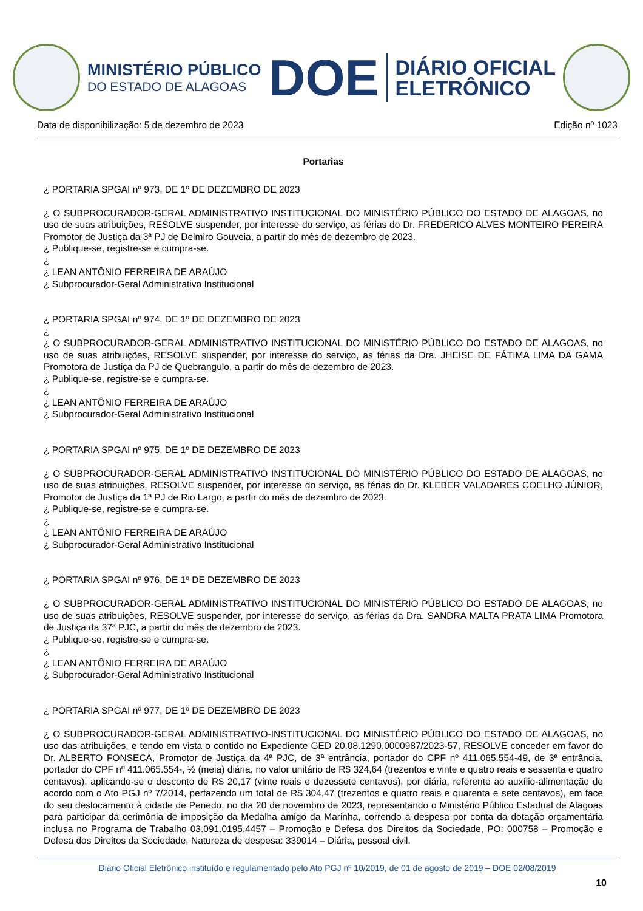MINISTÉRIO PÚBLICO
DO ESTADO DE ALAGOAS
DOE
DIÁRIO OFICIAL
ELETRÔNICO
Data de disponibilização: 5 de dezembro de 2023 Edição nº 1023
Portarias
¿ PORTARIA SPGAI nº 973, DE 1º DE DEZEMBRO DE 2023
¿ O SUBPROCURADOR-GERAL ADMINISTRATIVO INSTITUCIONAL DO MINISTÉRIO PÚBLICO DO ESTADO DE ALAGOAS, no uso de suas atribuições, RESOLVE suspender, por interesse do serviço, as férias do Dr. FREDERICO ALVES MONTEIRO PEREIRA Promotor de Justiça da 3ª PJ de Delmiro Gouveia, a partir do mês de dezembro de 2023.
¿ Publique-se, registre-se e cumpra-se.
¿
¿ LEAN ANTÔNIO FERREIRA DE ARAÚJO
¿ Subprocurador-Geral Administrativo Institucional
¿ PORTARIA SPGAI nº 974, DE 1º DE DEZEMBRO DE 2023
¿
¿ O SUBPROCURADOR-GERAL ADMINISTRATIVO INSTITUCIONAL DO MINISTÉRIO PÚBLICO DO ESTADO DE ALAGOAS, no uso de suas atribuições, RESOLVE suspender, por interesse do serviço, as férias da Dra. JHEISE DE FÁTIMA LIMA DA GAMA Promotora de Justiça da PJ de Quebrangulo, a partir do mês de dezembro de 2023.
¿ Publique-se, registre-se e cumpra-se.
¿
¿ LEAN ANTÔNIO FERREIRA DE ARAÚJO
¿ Subprocurador-Geral Administrativo Institucional
¿ PORTARIA SPGAI nº 975, DE 1º DE DEZEMBRO DE 2023
¿ O SUBPROCURADOR-GERAL ADMINISTRATIVO INSTITUCIONAL DO MINISTÉRIO PÚBLICO DO ESTADO DE ALAGOAS, no uso de suas atribuições, RESOLVE suspender, por interesse do serviço, as férias do Dr. KLEBER VALADARES COELHO JÚNIOR, Promotor de Justiça da 1ª PJ de Rio Largo, a partir do mês de dezembro de 2023.
¿ Publique-se, registre-se e cumpra-se.
¿
¿ LEAN ANTÔNIO FERREIRA DE ARAÚJO
¿ Subprocurador-Geral Administrativo Institucional
¿ PORTARIA SPGAI nº 976, DE 1º DE DEZEMBRO DE 2023
¿ O SUBPROCURADOR-GERAL ADMINISTRATIVO INSTITUCIONAL DO MINISTÉRIO PÚBLICO DO ESTADO DE ALAGOAS, no uso de suas atribuições, RESOLVE suspender, por interesse do serviço, as férias da Dra. SANDRA MALTA PRATA LIMA Promotora de Justiça da 37ª PJC, a partir do mês de dezembro de 2023.
¿ Publique-se, registre-se e cumpra-se.
¿
¿ LEAN ANTÔNIO FERREIRA DE ARAÚJO
¿ Subprocurador-Geral Administrativo Institucional
¿ PORTARIA SPGAI nº 977, DE 1º DE DEZEMBRO DE 2023
¿ O SUBPROCURADOR-GERAL ADMINISTRATIVO-INSTITUCIONAL DO MINISTÉRIO PÚBLICO DO ESTADO DE ALAGOAS, no uso das atribuições, e tendo em vista o contido no Expediente GED 20.08.1290.0000987/2023-57, RESOLVE conceder em favor do Dr. ALBERTO FONSECA, Promotor de Justiça da 4ª PJC, de 3ª entrância, portador do CPF nº 411.065.554-49, de 3ª entrância, portador do CPF nº 411.065.554-, ½ (meia) diária, no valor unitário de R$ 324,64 (trezentos e vinte e quatro reais e sessenta e quatro centavos), aplicando-se o desconto de R$ 20,17 (vinte reais e dezessete centavos), por diária, referente ao auxílio-alimentação de acordo com o Ato PGJ nº 7/2014, perfazendo um total de R$ 304,47 (trezentos e quatro reais e quarenta e sete centavos), em face do seu deslocamento à cidade de Penedo, no dia 20 de novembro de 2023, representando o Ministério Público Estadual de Alagoas para participar da cerimônia de imposição da Medalha amigo da Marinha, correndo a despesa por conta da dotação orçamentária inclusa no Programa de Trabalho 03.091.0195.4457 – Promoção e Defesa dos Direitos da Sociedade, PO: 000758 – Promoção e Defesa dos Direitos da Sociedade, Natureza de despesa: 339014 – Diária, pessoal civil.
Diário Oficial Eletrônico instituído e regulamentado pelo Ato PGJ nº 10/2019, de 01 de agosto de 2019 – DOE 02/08/2019
10